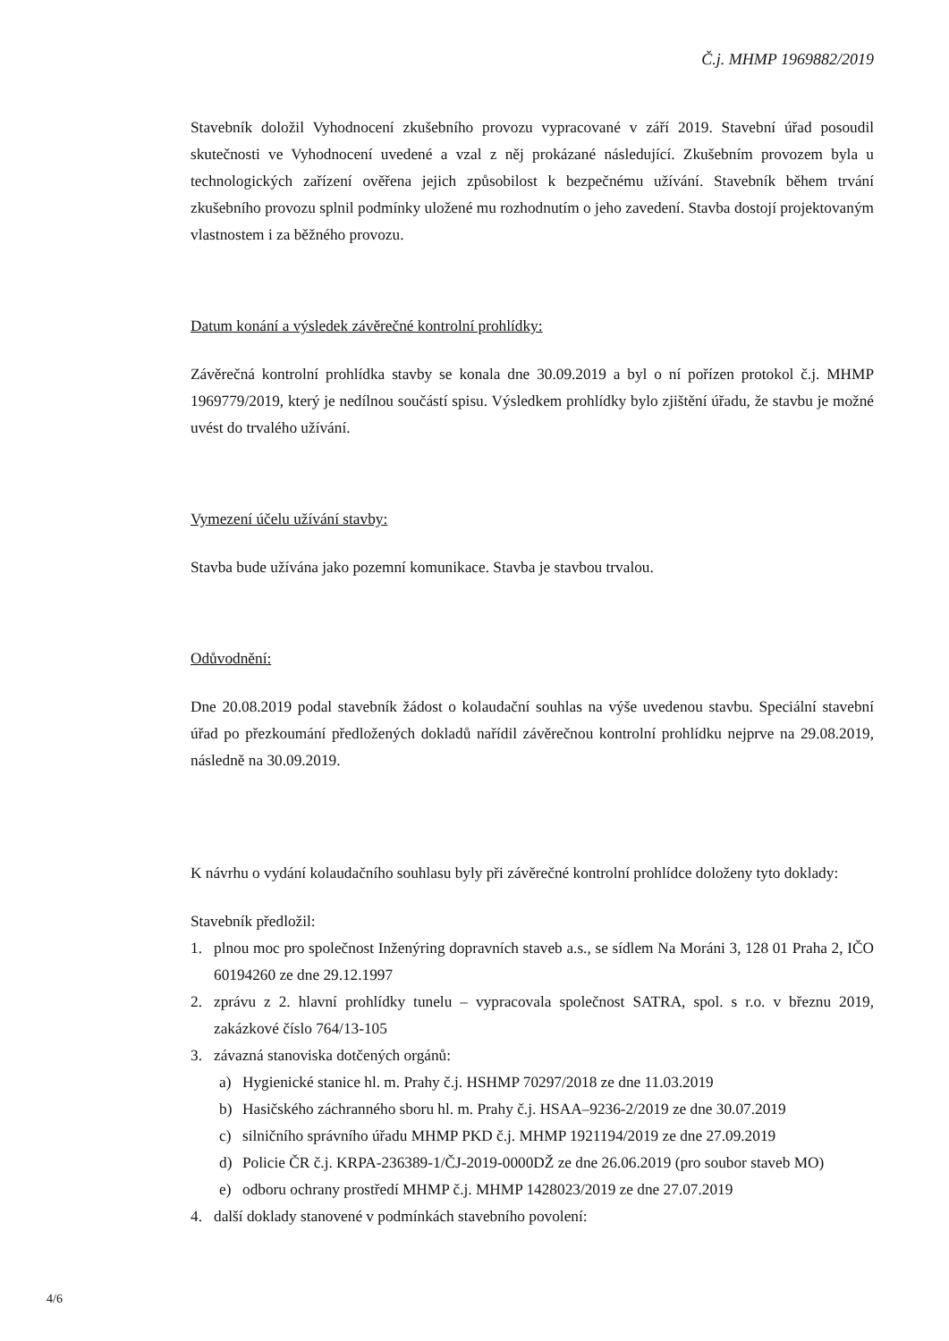Č.j. MHMP 1969882/2019
Stavebník doložil Vyhodnocení zkušebního provozu vypracované v září 2019. Stavební úřad posoudil skutečnosti ve Vyhodnocení uvedené a vzal z něj prokázané následující. Zkušebním provozem byla u technologických zařízení ověřena jejich způsobilost k bezpečnému užívání. Stavebník během trvání zkušebního provozu splnil podmínky uložené mu rozhodnutím o jeho zavedení. Stavba dostojí projektovaným vlastnostem i za běžného provozu.
Datum konání a výsledek závěrečné kontrolní prohlídky:
Závěrečná kontrolní prohlídka stavby se konala dne 30.09.2019 a byl o ní pořízen protokol č.j. MHMP 1969779/2019, který je nedílnou součástí spisu. Výsledkem prohlídky bylo zjištění úřadu, že stavbu je možné uvést do trvalého užívání.
Vymezení účelu užívání stavby:
Stavba bude užívána jako pozemní komunikace. Stavba je stavbou trvalou.
Odůvodnění:
Dne 20.08.2019 podal stavebník žádost o kolaudační souhlas na výše uvedenou stavbu. Speciální stavební úřad po přezkoumání předložených dokladů nařídil závěrečnou kontrolní prohlídku nejprve na 29.08.2019, následně na 30.09.2019.
K návrhu o vydání kolaudačního souhlasu byly při závěrečné kontrolní prohlídce doloženy tyto doklady:
Stavebník předložil:
1. plnou moc pro společnost Inženýring dopravních staveb a.s., se sídlem Na Moráni 3, 128 01 Praha 2, IČO 60194260 ze dne 29.12.1997
2. zprávu z 2. hlavní prohlídky tunelu – vypracovala společnost SATRA, spol. s r.o. v březnu 2019, zakázkové číslo 764/13-105
3. závazná stanoviska dotčených orgánů:
a) Hygienické stanice hl. m. Prahy č.j. HSHMP 70297/2018 ze dne 11.03.2019
b) Hasičského záchranného sboru hl. m. Prahy č.j. HSAA–9236-2/2019 ze dne 30.07.2019
c) silničního správního úřadu MHMP PKD č.j. MHMP 1921194/2019 ze dne 27.09.2019
d) Policie ČR č.j. KRPA-236389-1/ČJ-2019-0000DŽ ze dne 26.06.2019 (pro soubor staveb MO)
e) odboru ochrany prostředí MHMP č.j. MHMP 1428023/2019 ze dne 27.07.2019
4. další doklady stanovené v podmínkách stavebního povolení:
4/6